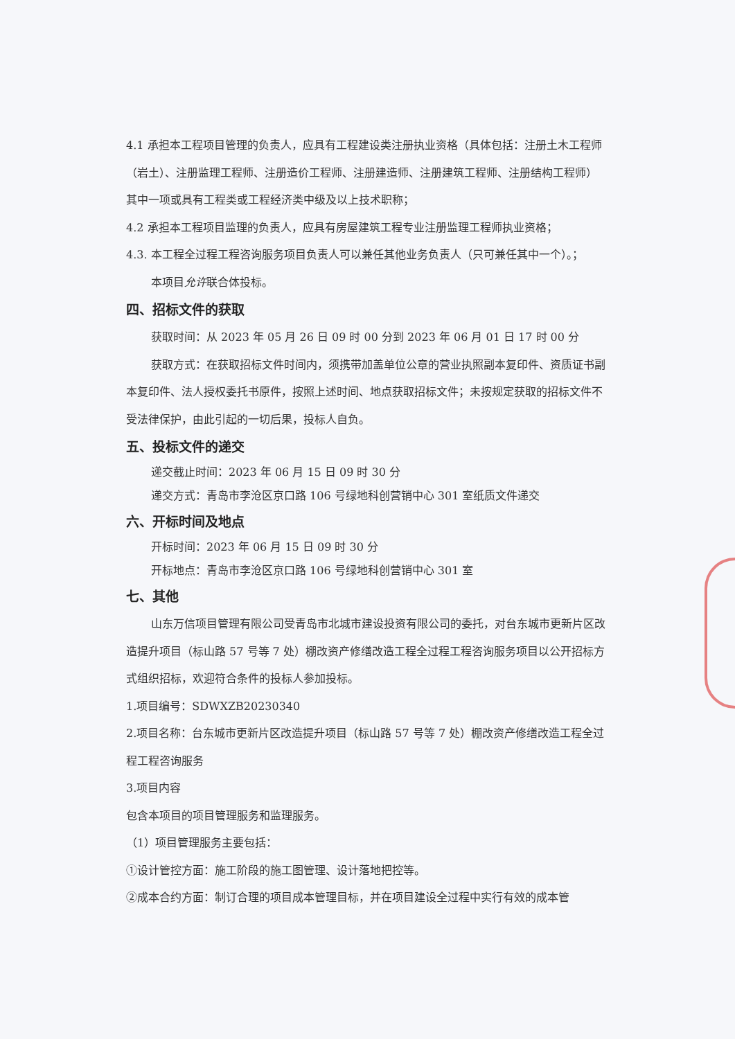4.1 承担本工程项目管理的负责人，应具有工程建设类注册执业资格（具体包括：注册土木工程师（岩土）、注册监理工程师、注册造价工程师、注册建造师、注册建筑工程师、注册结构工程师）其中一项或具有工程类或工程经济类中级及以上技术职称；
4.2 承担本工程项目监理的负责人，应具有房屋建筑工程专业注册监理工程师执业资格；
4.3. 本工程全过程工程咨询服务项目负责人可以兼任其他业务负责人（只可兼任其中一个）。；
本项目允许联合体投标。
四、招标文件的获取
获取时间：从 2023 年 05 月 26 日 09 时 00 分到 2023 年 06 月 01 日 17 时 00 分
获取方式：在获取招标文件时间内，须携带加盖单位公章的营业执照副本复印件、资质证书副本复印件、法人授权委托书原件，按照上述时间、地点获取招标文件；未按规定获取的招标文件不受法律保护，由此引起的一切后果，投标人自负。
五、投标文件的递交
递交截止时间：2023 年 06 月 15 日 09 时 30 分
递交方式：青岛市李沧区京口路 106 号绿地科创营销中心 301 室纸质文件递交
六、开标时间及地点
开标时间：2023 年 06 月 15 日 09 时 30 分
开标地点：青岛市李沧区京口路 106 号绿地科创营销中心 301 室
七、其他
山东万信项目管理有限公司受青岛市北城市建设投资有限公司的委托，对台东城市更新片区改造提升项目（标山路 57 号等 7 处）棚改资产修缮改造工程全过程工程咨询服务项目以公开招标方式组织招标，欢迎符合条件的投标人参加投标。
1.项目编号：SDWXZB20230340
2.项目名称：台东城市更新片区改造提升项目（标山路 57 号等 7 处）棚改资产修缮改造工程全过程工程咨询服务
3.项目内容
包含本项目的项目管理服务和监理服务。
（1）项目管理服务主要包括：
①设计管控方面：施工阶段的施工图管理、设计落地把控等。
②成本合约方面：制订合理的项目成本管理目标，并在项目建设全过程中实行有效的成本管